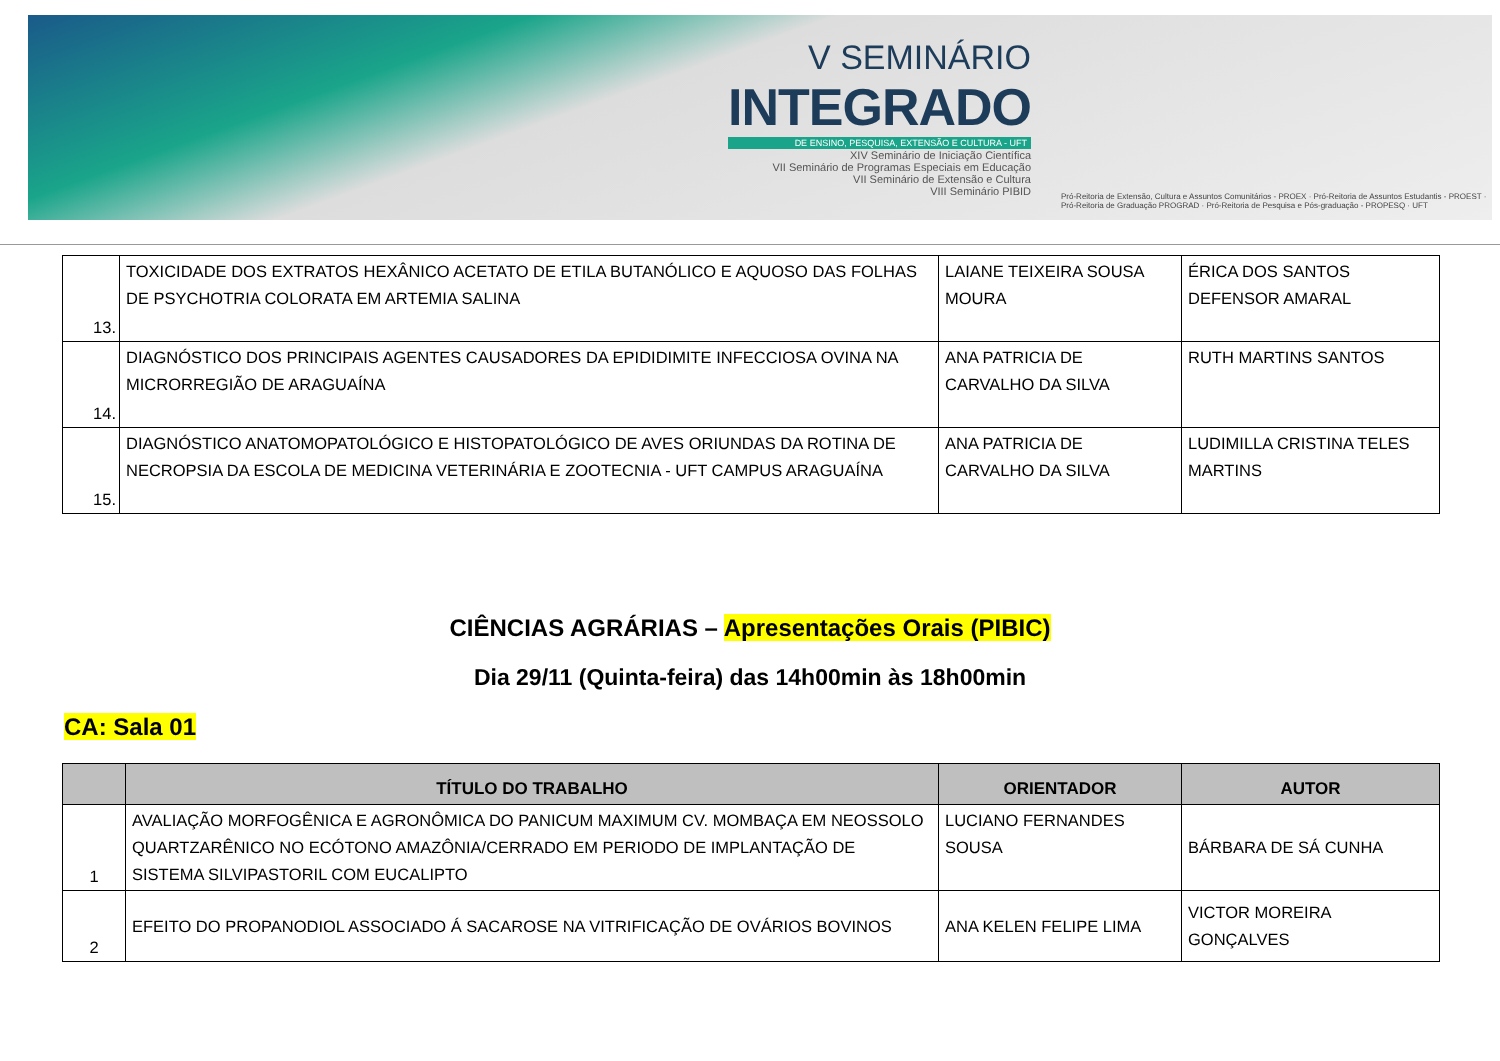V SEMINÁRIO
INTEGRADO
DE ENSINO, PESQUISA, EXTENSÃO E CULTURA - UFT
XIV Seminário de Iniciação Científica
VII Seminário de Programas Especiais em Educação
VII Seminário de Extensão e Cultura
VIII Seminário PIBID
Pró-Reitoria de Extensão, Cultura e Assuntos Comunitários - PROEX · Pró-Reitoria de Assuntos Estudantis - PROEST · Pró-Reitoria de Graduação PROGRAD · Pró-Reitoria de Pesquisa e Pós-graduação - PROPESQ · UFT
| 13. | TOXICIDADE DOS EXTRATOS HEXÂNICO ACETATO DE ETILA BUTANÓLICO E AQUOSO DAS FOLHAS DE PSYCHOTRIA COLORATA EM ARTEMIA SALINA | LAIANE TEIXEIRA SOUSA MOURA | ÉRICA DOS SANTOS DEFENSOR AMARAL |
| 14. | DIAGNÓSTICO DOS PRINCIPAIS AGENTES CAUSADORES DA EPIDIDIMITE INFECCIOSA OVINA NA MICRORREGIÃO DE ARAGUAÍNA | ANA PATRICIA DE CARVALHO DA SILVA | RUTH MARTINS SANTOS |
| 15. | DIAGNÓSTICO ANATOMOPATOLÓGICO E HISTOPATOLÓGICO DE AVES ORIUNDAS DA ROTINA DE NECROPSIA DA ESCOLA DE MEDICINA VETERINÁRIA E ZOOTECNIA - UFT CAMPUS ARAGUAÍNA | ANA PATRICIA DE CARVALHO DA SILVA | LUDIMILLA CRISTINA TELES MARTINS |
CIÊNCIAS AGRÁRIAS – Apresentações Orais (PIBIC)
Dia 29/11 (Quinta-feira) das 14h00min às 18h00min
CA: Sala 01
| | TÍTULO DO TRABALHO | ORIENTADOR | AUTOR |
| --- | --- | --- | --- |
| 1 | AVALIAÇÃO MORFOGÊNICA E AGRONÔMICA DO PANICUM MAXIMUM CV. MOMBAÇA EM NEOSSOLO QUARTZARÊNICO NO ECÓTONO AMAZÔNIA/CERRADO EM PERIODO DE IMPLANTAÇÃO DE SISTEMA SILVIPASTORIL COM EUCALIPTO | LUCIANO FERNANDES SOUSA | BÁRBARA DE SÁ CUNHA |
| 2 | EFEITO DO PROPANODIOL ASSOCIADO Á SACAROSE NA VITRIFICAÇÃO DE OVÁRIOS BOVINOS | ANA KELEN FELIPE LIMA | VICTOR MOREIRA GONÇALVES |